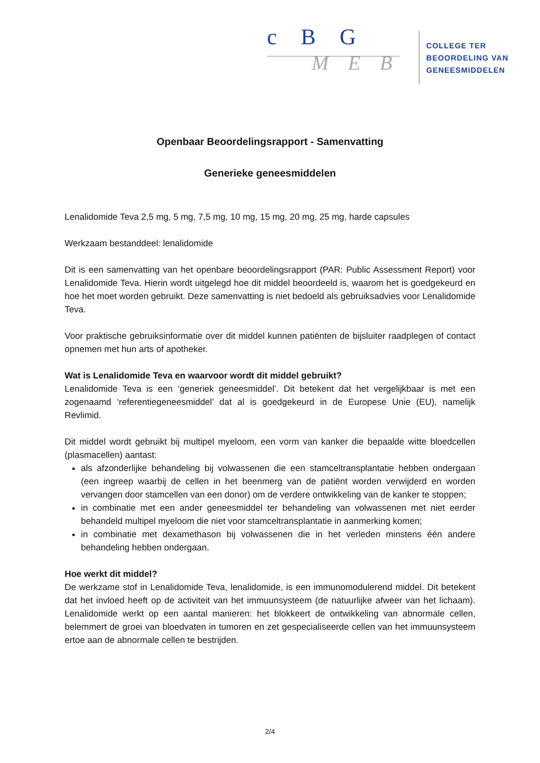c B G
M E B
COLLEGE TER
BEOORDELING VAN
GENEESMIDDELEN
Openbaar Beoordelingsrapport - Samenvatting
Generieke geneesmiddelen
Lenalidomide Teva 2,5 mg, 5 mg, 7,5 mg, 10 mg, 15 mg, 20 mg, 25 mg, harde capsules
Werkzaam bestanddeel: lenalidomide
Dit is een samenvatting van het openbare beoordelingsrapport (PAR: Public Assessment Report) voor Lenalidomide Teva. Hierin wordt uitgelegd hoe dit middel beoordeeld is, waarom het is goedgekeurd en hoe het moet worden gebruikt. Deze samenvatting is niet bedoeld als gebruiksadvies voor Lenalidomide Teva.
Voor praktische gebruiksinformatie over dit middel kunnen patiënten de bijsluiter raadplegen of contact opnemen met hun arts of apotheker.
Wat is Lenalidomide Teva en waarvoor wordt dit middel gebruikt?
Lenalidomide Teva is een ‘generiek geneesmiddel’. Dit betekent dat het vergelijkbaar is met een zogenaamd ‘referentiegeneesmiddel’ dat al is goedgekeurd in de Europese Unie (EU), namelijk Revlimid.
Dit middel wordt gebruikt bij multipel myeloom, een vorm van kanker die bepaalde witte bloedcellen (plasmacellen) aantast:
als afzonderlijke behandeling bij volwassenen die een stamceltransplantatie hebben ondergaan (een ingreep waarbij de cellen in het beenmerg van de patiënt worden verwijderd en worden vervangen door stamcellen van een donor) om de verdere ontwikkeling van de kanker te stoppen;
in combinatie met een ander geneesmiddel ter behandeling van volwassenen met niet eerder behandeld multipel myeloom die niet voor stamceltransplantatie in aanmerking komen;
in combinatie met dexamethason bij volwassenen die in het verleden minstens één andere behandeling hebben ondergaan.
Hoe werkt dit middel?
De werkzame stof in Lenalidomide Teva, lenalidomide, is een immunomodulerend middel. Dit betekent dat het invloed heeft op de activiteit van het immuunsysteem (de natuurlijke afweer van het lichaam). Lenalidomide werkt op een aantal manieren: het blokkeert de ontwikkeling van abnormale cellen, belemmert de groei van bloedvaten in tumoren en zet gespecialiseerde cellen van het immuunsysteem ertoe aan de abnormale cellen te bestrijden.
2/4